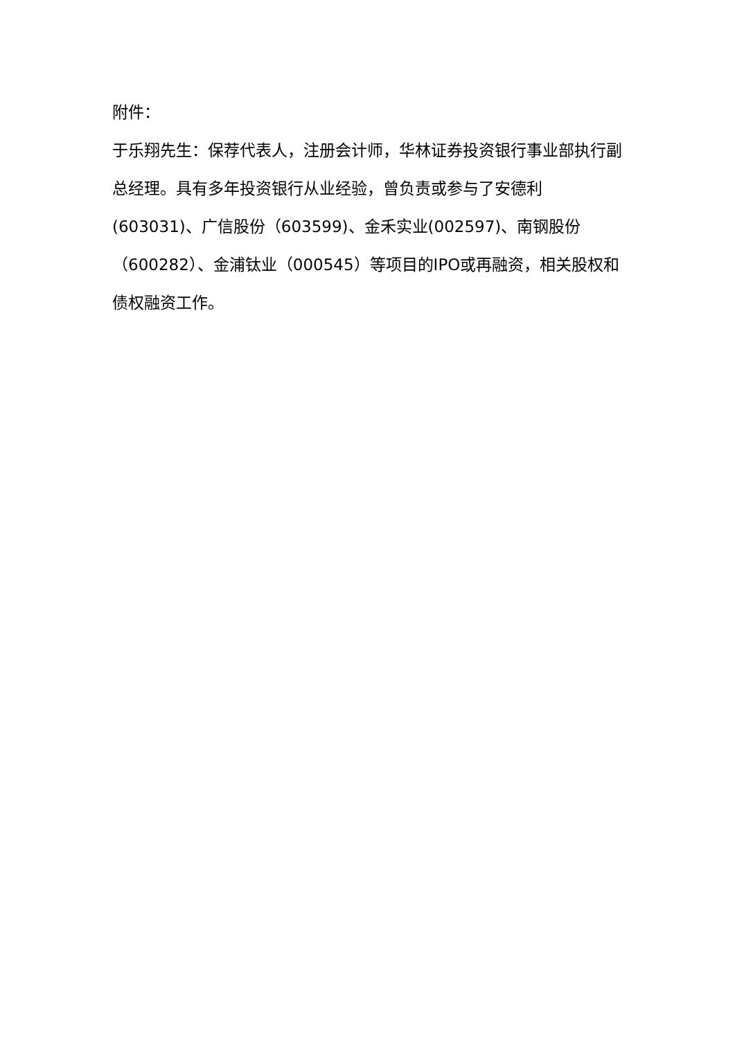附件：
于乐翔先生：保荐代表人，注册会计师，华林证券投资银行事业部执行副总经理。具有多年投资银行从业经验，曾负责或参与了安德利(603031)、广信股份（603599)、金禾实业(002597)、南钢股份（600282）、金浦钛业（000545）等项目的IPO或再融资，相关股权和债权融资工作。